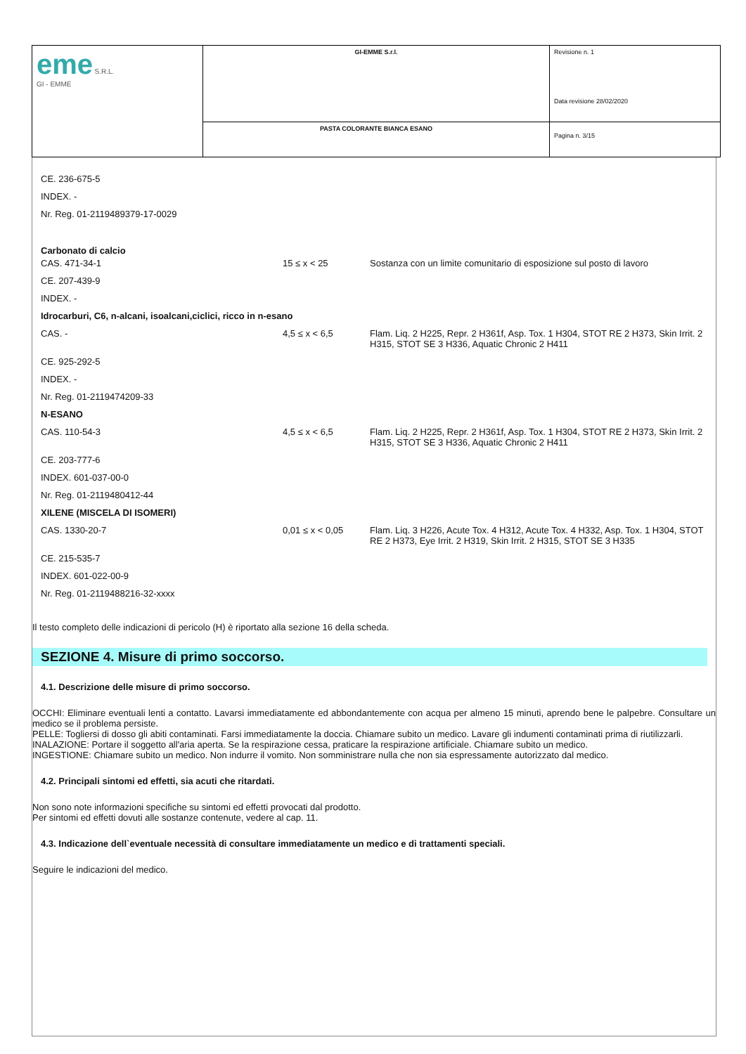| eme S.R.L. GI - EMME | GI-EMME S.r.l. | Revisione n. 1 Data revisione 28/02/2020 |
| | PASTA COLORANTE BIANCA ESANO | Pagina n. 3/15 |
| CE. 236-675-5 | | |
| INDEX. - | | |
| Nr. Reg. 01-2119489379-17-0029 | | |
| Carbonato di calcio | | |
| CAS. 471-34-1 | 15 ≤ x < 25 | Sostanza con un limite comunitario di esposizione sul posto di lavoro |
| CE. 207-439-9 | | |
| INDEX. - | | |
| Idrocarburi, C6, n-alcani, isoalcani,ciclici, ricco in n-esano | | |
| CAS. - | 4,5 ≤ x < 6,5 | Flam. Liq. 2 H225, Repr. 2 H361f, Asp. Tox. 1 H304, STOT RE 2 H373, Skin Irrit. 2 H315, STOT SE 3 H336, Aquatic Chronic 2 H411 |
| CE. 925-292-5 | | |
| INDEX. - | | |
| Nr. Reg. 01-2119474209-33 | | |
| N-ESANO | | |
| CAS. 110-54-3 | 4,5 ≤ x < 6,5 | Flam. Liq. 2 H225, Repr. 2 H361f, Asp. Tox. 1 H304, STOT RE 2 H373, Skin Irrit. 2 H315, STOT SE 3 H336, Aquatic Chronic 2 H411 |
| CE. 203-777-6 | | |
| INDEX. 601-037-00-0 | | |
| Nr. Reg. 01-2119480412-44 | | |
| XILENE (MISCELA DI ISOMERI) | | |
| CAS. 1330-20-7 | 0,01 ≤ x < 0,05 | Flam. Liq. 3 H226, Acute Tox. 4 H312, Acute Tox. 4 H332, Asp. Tox. 1 H304, STOT RE 2 H373, Eye Irrit. 2 H319, Skin Irrit. 2 H315, STOT SE 3 H335 |
| CE. 215-535-7 | | |
| INDEX. 601-022-00-9 | | |
| Nr. Reg. 01-2119488216-32-xxxx | | |
Il testo completo delle indicazioni di pericolo (H) è riportato alla sezione 16 della scheda.
SEZIONE 4. Misure di primo soccorso.
4.1. Descrizione delle misure di primo soccorso.
OCCHI: Eliminare eventuali lenti a contatto. Lavarsi immediatamente ed abbondantemente con acqua per almeno 15 minuti, aprendo bene le palpebre. Consultare un medico se il problema persiste.
PELLE: Togliersi di dosso gli abiti contaminati. Farsi immediatamente la doccia. Chiamare subito un medico. Lavare gli indumenti contaminati prima di riutilizzarli.
INALAZIONE: Portare il soggetto all'aria aperta. Se la respirazione cessa, praticare la respirazione artificiale. Chiamare subito un medico.
INGESTIONE: Chiamare subito un medico. Non indurre il vomito. Non somministrare nulla che non sia espressamente autorizzato dal medico.
4.2. Principali sintomi ed effetti, sia acuti che ritardati.
Non sono note informazioni specifiche su sintomi ed effetti provocati dal prodotto.
Per sintomi ed effetti dovuti alle sostanze contenute, vedere al cap. 11.
4.3. Indicazione dell`eventuale necessità di consultare immediatamente un medico e di trattamenti speciali.
Seguire le indicazioni del medico.